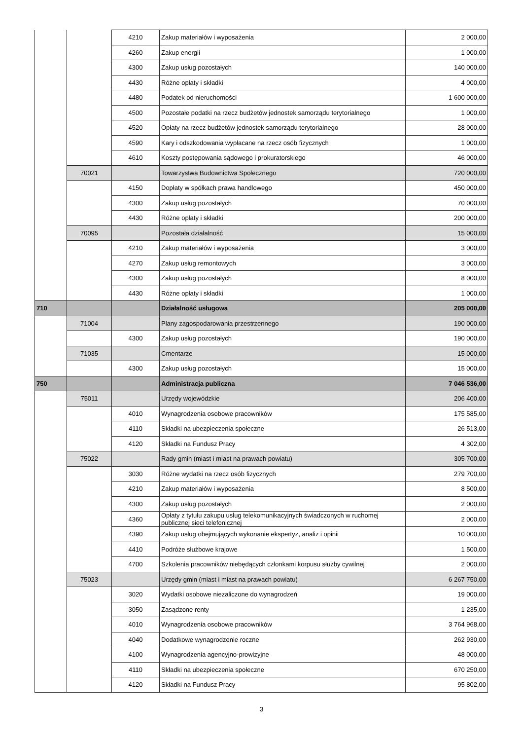| | | 4210 | Zakup materiałów i wyposażenia | 2 000,00 |
| | | 4260 | Zakup energii | 1 000,00 |
| | | 4300 | Zakup usług pozostałych | 140 000,00 |
| | | 4430 | Różne opłaty i składki | 4 000,00 |
| | | 4480 | Podatek od nieruchomości | 1 600 000,00 |
| | | 4500 | Pozostałe podatki na rzecz budżetów jednostek samorządu terytorialnego | 1 000,00 |
| | | 4520 | Opłaty na rzecz budżetów jednostek samorządu terytorialnego | 28 000,00 |
| | | 4590 | Kary i odszkodowania wypłacane na rzecz osób fizycznych | 1 000,00 |
| | | 4610 | Koszty postępowania sądowego i prokuratorskiego | 46 000,00 |
| | 70021 | | Towarzystwa Budownictwa Społecznego | 720 000,00 |
| | | 4150 | Dopłaty w spółkach prawa handlowego | 450 000,00 |
| | | 4300 | Zakup usług pozostałych | 70 000,00 |
| | | 4430 | Różne opłaty i składki | 200 000,00 |
| | 70095 | | Pozostała działalność | 15 000,00 |
| | | 4210 | Zakup materiałów i wyposażenia | 3 000,00 |
| | | 4270 | Zakup usług remontowych | 3 000,00 |
| | | 4300 | Zakup usług pozostałych | 8 000,00 |
| | | 4430 | Różne opłaty i składki | 1 000,00 |
| 710 | | | Działalność usługowa | 205 000,00 |
| | 71004 | | Plany zagospodarowania przestrzennego | 190 000,00 |
| | | 4300 | Zakup usług pozostałych | 190 000,00 |
| | 71035 | | Cmentarze | 15 000,00 |
| | | 4300 | Zakup usług pozostałych | 15 000,00 |
| 750 | | | Administracja publiczna | 7 046 536,00 |
| | 75011 | | Urzędy wojewódzkie | 206 400,00 |
| | | 4010 | Wynagrodzenia osobowe pracowników | 175 585,00 |
| | | 4110 | Składki na ubezpieczenia społeczne | 26 513,00 |
| | | 4120 | Składki na Fundusz Pracy | 4 302,00 |
| | 75022 | | Rady gmin (miast i miast na prawach powiatu) | 305 700,00 |
| | | 3030 | Różne wydatki na rzecz osób fizycznych | 279 700,00 |
| | | 4210 | Zakup materiałów i wyposażenia | 8 500,00 |
| | | 4300 | Zakup usług pozostałych | 2 000,00 |
| | | 4360 | Opłaty z tytułu zakupu usług telekomunikacyjnych świadczonych w ruchomej publicznej sieci telefonicznej | 2 000,00 |
| | | 4390 | Zakup usług obejmujących wykonanie ekspertyz, analiz i opinii | 10 000,00 |
| | | 4410 | Podróże służbowe krajowe | 1 500,00 |
| | | 4700 | Szkolenia pracowników niebędących członkami korpusu służby cywilnej | 2 000,00 |
| | 75023 | | Urzędy gmin (miast i miast na prawach powiatu) | 6 267 750,00 |
| | | 3020 | Wydatki osobowe niezaliczone do wynagrodzeń | 19 000,00 |
| | | 3050 | Zasądzone renty | 1 235,00 |
| | | 4010 | Wynagrodzenia osobowe pracowników | 3 764 968,00 |
| | | 4040 | Dodatkowe wynagrodzenie roczne | 262 930,00 |
| | | 4100 | Wynagrodzenia agencyjno-prowizyjne | 48 000,00 |
| | | 4110 | Składki na ubezpieczenia społeczne | 670 250,00 |
| | | 4120 | Składki na Fundusz Pracy | 95 802,00 |
3